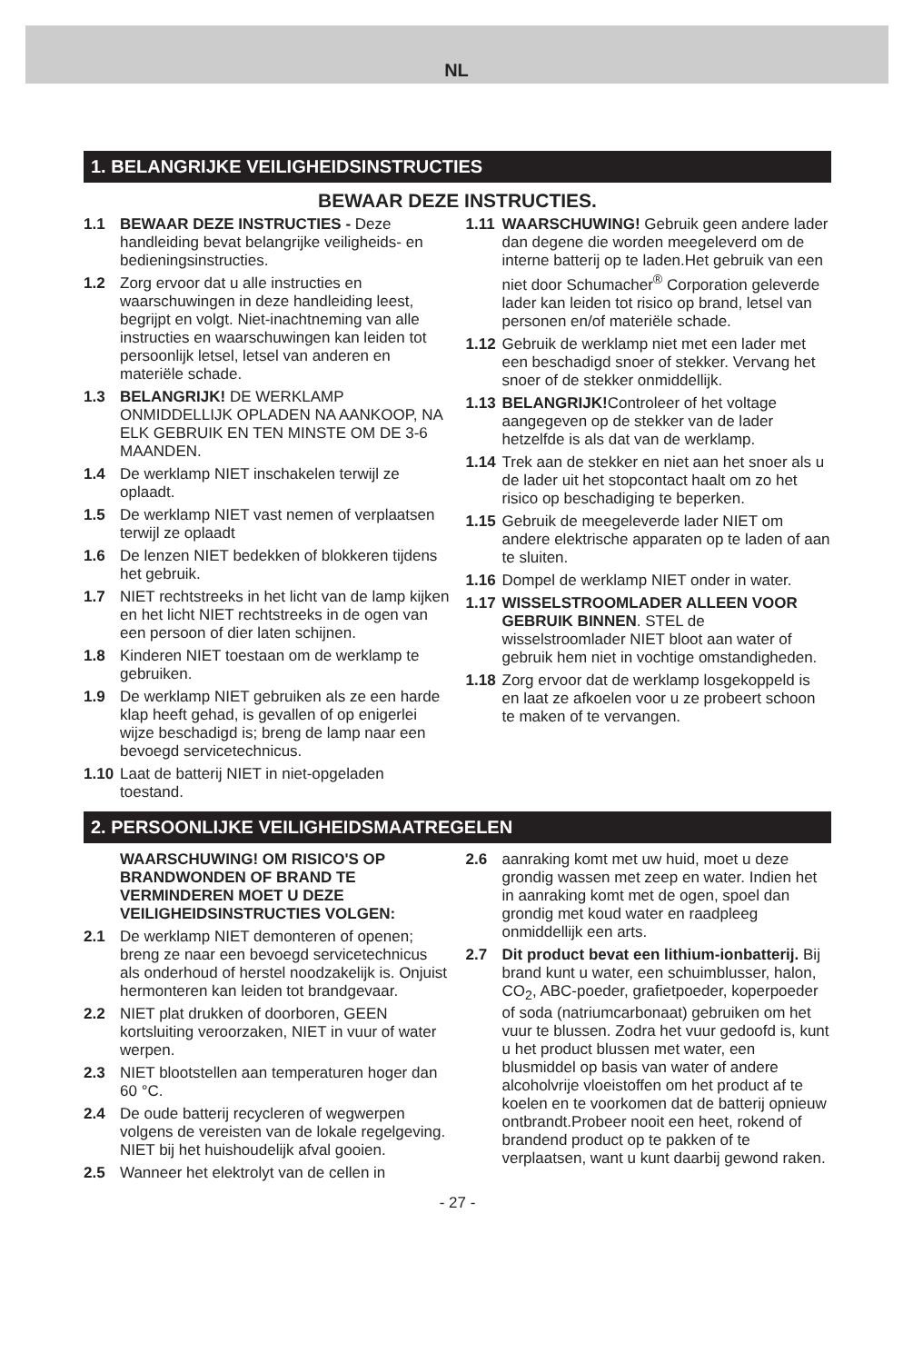NL
1. BELANGRIJKE VEILIGHEIDSINSTRUCTIES
BEWAAR DEZE INSTRUCTIES.
1.1 BEWAAR DEZE INSTRUCTIES - Deze handleiding bevat belangrijke veiligheids- en bedieningsinstructies.
1.2 Zorg ervoor dat u alle instructies en waarschuwingen in deze handleiding leest, begrijpt en volgt. Niet-inachtneming van alle instructies en waarschuwingen kan leiden tot persoonlijk letsel, letsel van anderen en materiële schade.
1.3 BELANGRIJK! DE WERKLAMP ONMIDDELLIJK OPLADEN NA AANKOOP, NA ELK GEBRUIK EN TEN MINSTE OM DE 3-6 MAANDEN.
1.4 De werklamp NIET inschakelen terwijl ze oplaadt.
1.5 De werklamp NIET vast nemen of verplaatsen terwijl ze oplaadt
1.6 De lenzen NIET bedekken of blokkeren tijdens het gebruik.
1.7 NIET rechtstreeks in het licht van de lamp kijken en het licht NIET rechtstreeks in de ogen van een persoon of dier laten schijnen.
1.8 Kinderen NIET toestaan om de werklamp te gebruiken.
1.9 De werklamp NIET gebruiken als ze een harde klap heeft gehad, is gevallen of op enigerlei wijze beschadigd is; breng de lamp naar een bevoegd servicetechnicus.
1.10 Laat de batterij NIET in niet-opgeladen toestand.
1.11 WAARSCHUWING! Gebruik geen andere lader dan degene die worden meegeleverd om de interne batterij op te laden.Het gebruik van een niet door Schumacher<sup>®</sup> Corporation geleverde lader kan leiden tot risico op brand, letsel van personen en/of materiële schade.
1.12 Gebruik de werklamp niet met een lader met een beschadigd snoer of stekker. Vervang het snoer of de stekker onmiddellijk.
1.13 BELANGRIJK!Controleer of het voltage aangegeven op de stekker van de lader hetzelfde is als dat van de werklamp.
1.14 Trek aan de stekker en niet aan het snoer als u de lader uit het stopcontact haalt om zo het risico op beschadiging te beperken.
1.15 Gebruik de meegeleverde lader NIET om andere elektrische apparaten op te laden of aan te sluiten.
1.16 Dompel de werklamp NIET onder in water.
1.17 WISSELSTROOMLADER ALLEEN VOOR GEBRUIK BINNEN. STEL de wisselstroomlader NIET bloot aan water of gebruik hem niet in vochtige omstandigheden.
1.18 Zorg ervoor dat de werklamp losgekoppeld is en laat ze afkoelen voor u ze probeert schoon te maken of te vervangen.
2. PERSOONLIJKE VEILIGHEIDSMAATREGELEN
WAARSCHUWING! OM RISICO'S OP BRANDWONDEN OF BRAND TE VERMINDEREN MOET U DEZE VEILIGHEIDSINSTRUCTIES VOLGEN:
2.1 De werklamp NIET demonteren of openen; breng ze naar een bevoegd servicetechnicus als onderhoud of herstel noodzakelijk is. Onjuist hermonteren kan leiden tot brandgevaar.
2.2 NIET plat drukken of doorboren, GEEN kortsluiting veroorzaken, NIET in vuur of water werpen.
2.3 NIET blootstellen aan temperaturen hoger dan 60 °C.
2.4 De oude batterij recycleren of wegwerpen volgens de vereisten van de lokale regelgeving. NIET bij het huishoudelijk afval gooien.
2.5 Wanneer het elektrolyt van de cellen in
2.6 aanraking komt met uw huid, moet u deze grondig wassen met zeep en water. Indien het in aanraking komt met de ogen, spoel dan grondig met koud water en raadpleeg onmiddellijk een arts.
2.7 Dit product bevat een lithium-ionbatterij. Bij brand kunt u water, een schuimblusser, halon, CO<sub>2</sub>, ABC-poeder, grafietpoeder, koperpoeder of soda (natriumcarbonaat) gebruiken om het vuur te blussen. Zodra het vuur gedoofd is, kunt u het product blussen met water, een blusmiddel op basis van water of andere alcoholvrije vloeistoffen om het product af te koelen en te voorkomen dat de batterij opnieuw ontbrandt.Probeer nooit een heet, rokend of brandend product op te pakken of te verplaatsen, want u kunt daarbij gewond raken.
- 27 -